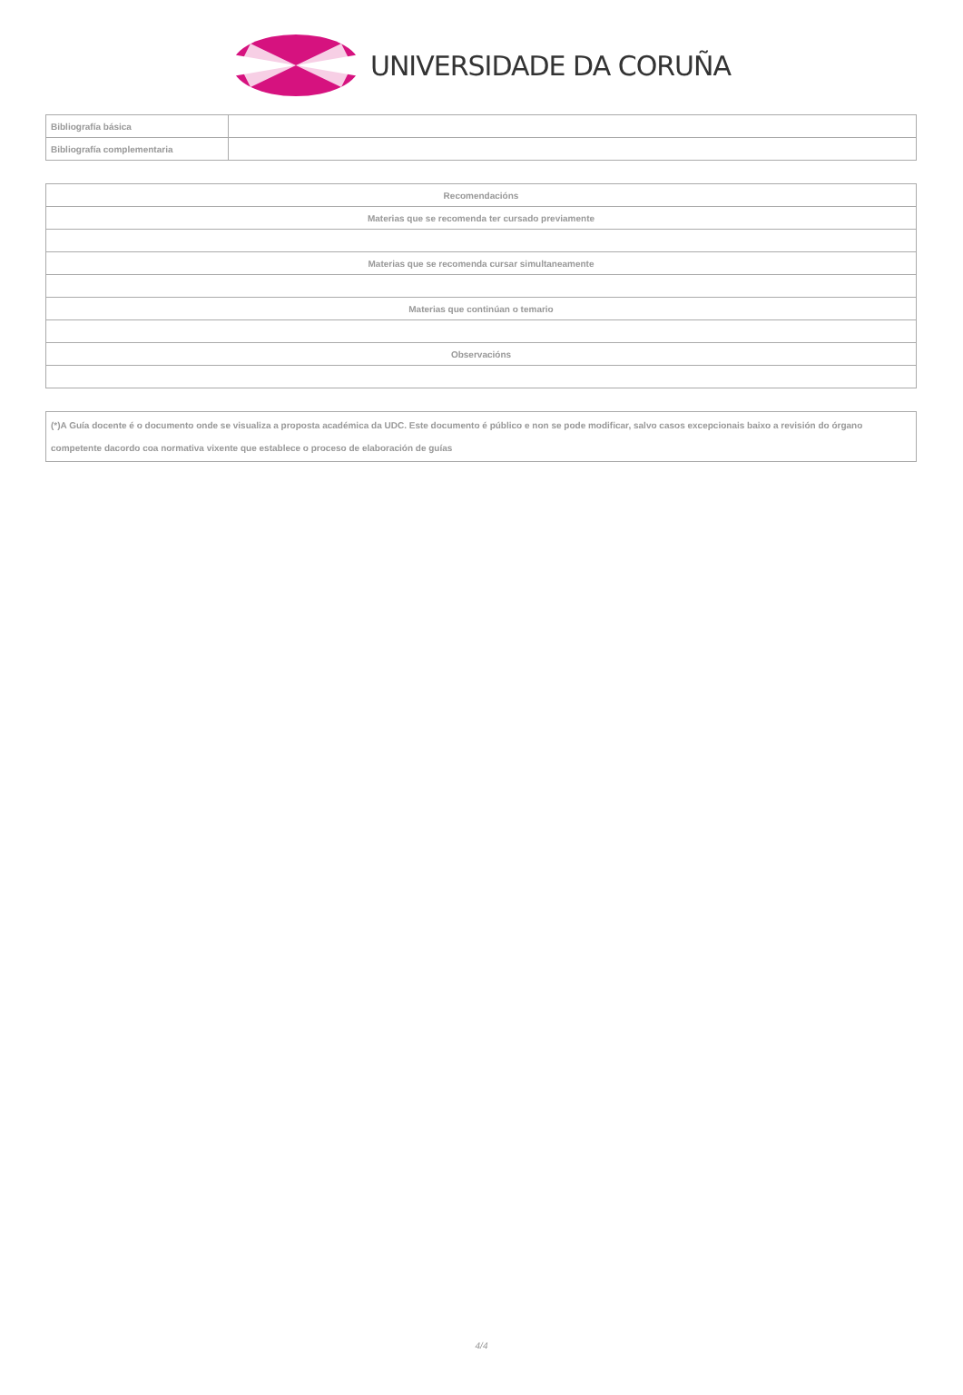UNIVERSIDADE DA CORUÑA
| Bibliografía básica | |
| Bibliografía complementaria | |
| Recomendacións |
| Materias que se recomenda ter cursado previamente |
| Materias que se recomenda cursar simultaneamente |
| Materias que continúan o temario |
| Observacións |
(*)A Guía docente é o documento onde se visualiza a proposta académica da UDC. Este documento é público e non se pode modificar, salvo casos excepcionais baixo a revisión do órgano competente dacordo coa normativa vixente que establece o proceso de elaboración de guías
4/4